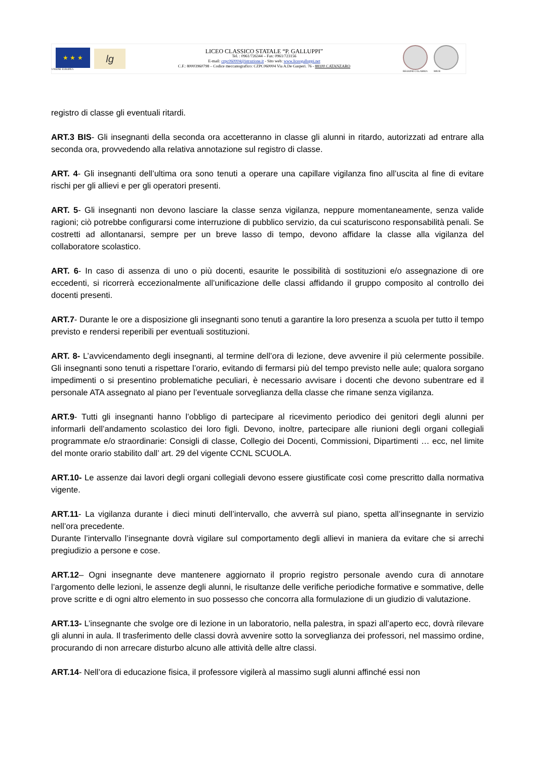★ ★ ★
UNIONE EUROPEA
lg
LICEO CLASSICO STATALE “P. GALLUPPI”
Tel. : 0961/726344 – Fax: 0961/723156
E-mail: czpc060004@istruzione.it - Sito web: www.liceogalluppi.net
C.F.: 80003960798 – Codice meccanografico: CZPC060004 Via A.De Gasperi. 76 - 88100 CATANZARO
REGIONE CALABRIA MIUR
registro di classe gli eventuali ritardi.
ART.3 BIS- Gli insegnanti della seconda ora accetteranno in classe gli alunni in ritardo, autorizzati ad entrare alla seconda ora, provvedendo alla relativa annotazione sul registro di classe.
ART. 4- Gli insegnanti dell’ultima ora sono tenuti a operare una capillare vigilanza fino all’uscita al fine di evitare rischi per gli allievi e per gli operatori presenti.
ART. 5- Gli insegnanti non devono lasciare la classe senza vigilanza, neppure momentaneamente, senza valide ragioni; ciò potrebbe configurarsi come interruzione di pubblico servizio, da cui scaturiscono responsabilità penali. Se costretti ad allontanarsi, sempre per un breve lasso di tempo, devono affidare la classe alla vigilanza del collaboratore scolastico.
ART. 6- In caso di assenza di uno o più docenti, esaurite le possibilità di sostituzioni e/o assegnazione di ore eccedenti, si ricorrerà eccezionalmente all’unificazione delle classi affidando il gruppo composito al controllo dei docenti presenti.
ART.7- Durante le ore a disposizione gli insegnanti sono tenuti a garantire la loro presenza a scuola per tutto il tempo previsto e rendersi reperibili per eventuali sostituzioni.
ART. 8- L’avvicendamento degli insegnanti, al termine dell’ora di lezione, deve avvenire il più celermente possibile. Gli insegnanti sono tenuti a rispettare l’orario, evitando di fermarsi più del tempo previsto nelle aule; qualora sorgano impedimenti o si presentino problematiche peculiari, è necessario avvisare i docenti che devono subentrare ed il personale ATA assegnato al piano per l’eventuale sorveglianza della classe che rimane senza vigilanza.
ART.9- Tutti gli insegnanti hanno l’obbligo di partecipare al ricevimento periodico dei genitori degli alunni per informarli dell’andamento scolastico dei loro figli. Devono, inoltre, partecipare alle riunioni degli organi collegiali programmate e/o straordinarie: Consigli di classe, Collegio dei Docenti, Commissioni, Dipartimenti … ecc, nel limite del monte orario stabilito dall’ art. 29 del vigente CCNL SCUOLA.
ART.10- Le assenze dai lavori degli organi collegiali devono essere giustificate così come prescritto dalla normativa vigente.
ART.11- La vigilanza durante i dieci minuti dell’intervallo, che avverrà sul piano, spetta all’insegnante in servizio nell’ora precedente.
Durante l’intervallo l’insegnante dovrà vigilare sul comportamento degli allievi in maniera da evitare che si arrechi pregiudizio a persone e cose.
ART.12– Ogni insegnante deve mantenere aggiornato il proprio registro personale avendo cura di annotare l’argomento delle lezioni, le assenze degli alunni, le risultanze delle verifiche periodiche formative e sommative, delle prove scritte e di ogni altro elemento in suo possesso che concorra alla formulazione di un giudizio di valutazione.
ART.13- L’insegnante che svolge ore di lezione in un laboratorio, nella palestra, in spazi all’aperto ecc, dovrà rilevare gli alunni in aula. Il trasferimento delle classi dovrà avvenire sotto la sorveglianza dei professori, nel massimo ordine, procurando di non arrecare disturbo alcuno alle attività delle altre classi.
ART.14- Nell’ora di educazione fisica, il professore vigilerà al massimo sugli alunni affinché essi non